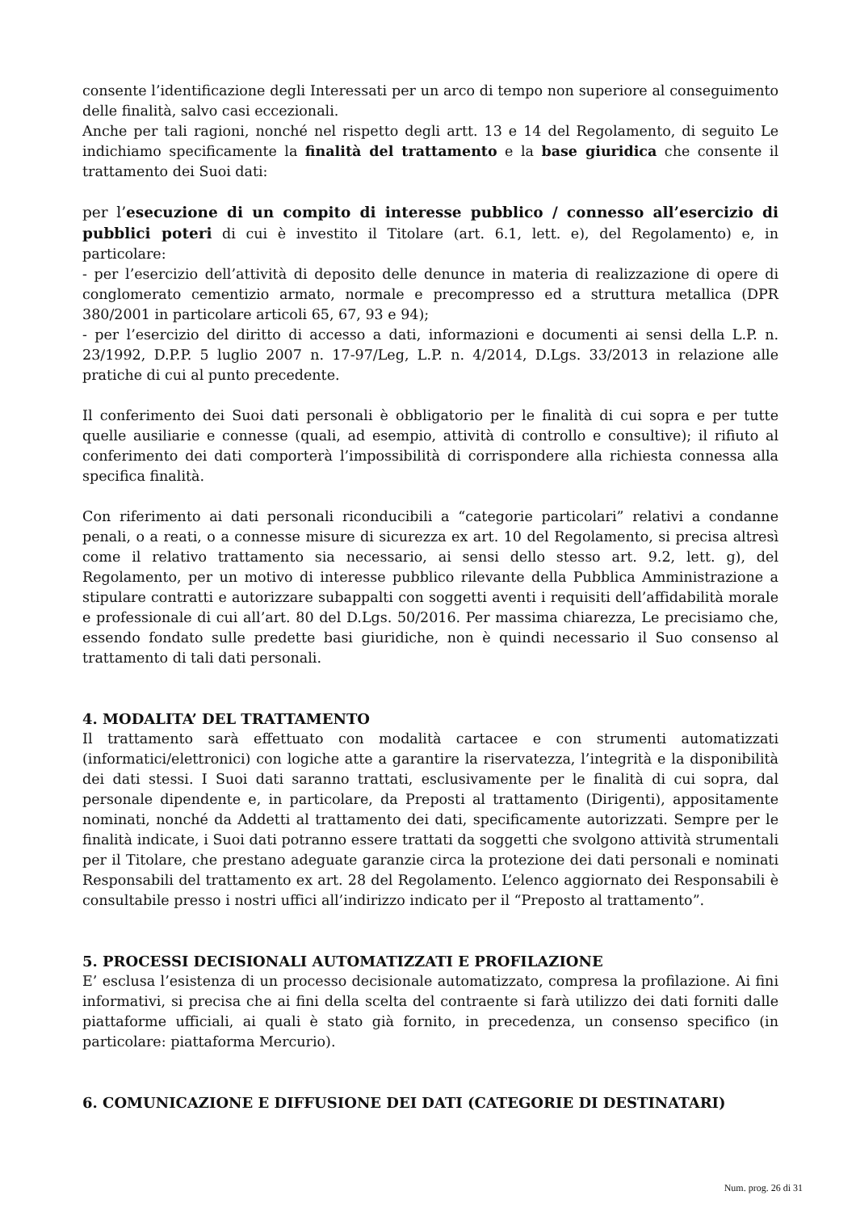consente l’identificazione degli Interessati per un arco di tempo non superiore al conseguimento delle finalità, salvo casi eccezionali.
Anche per tali ragioni, nonché nel rispetto degli artt. 13 e 14 del Regolamento, di seguito Le indichiamo specificamente la finalità del trattamento e la base giuridica che consente il trattamento dei Suoi dati:
per l’esecuzione di un compito di interesse pubblico / connesso all’esercizio di pubblici poteri di cui è investito il Titolare (art. 6.1, lett. e), del Regolamento) e, in particolare:
- per l’esercizio dell’attività di deposito delle denunce in materia di realizzazione di opere di conglomerato cementizio armato, normale e precompresso ed a struttura metallica (DPR 380/2001 in particolare articoli 65, 67, 93 e 94);
- per l’esercizio del diritto di accesso a dati, informazioni e documenti ai sensi della L.P. n. 23/1992, D.P.P. 5 luglio 2007 n. 17-97/Leg, L.P. n. 4/2014, D.Lgs. 33/2013 in relazione alle pratiche di cui al punto precedente.
Il conferimento dei Suoi dati personali è obbligatorio per le finalità di cui sopra e per tutte quelle ausiliarie e connesse (quali, ad esempio, attività di controllo e consultive); il rifiuto al conferimento dei dati comporterà l’impossibilità di corrispondere alla richiesta connessa alla specifica finalità.
Con riferimento ai dati personali riconducibili a “categorie particolari” relativi a condanne penali, o a reati, o a connesse misure di sicurezza ex art. 10 del Regolamento, si precisa altresì come il relativo trattamento sia necessario, ai sensi dello stesso art. 9.2, lett. g), del Regolamento, per un motivo di interesse pubblico rilevante della Pubblica Amministrazione a stipulare contratti e autorizzare subappalti con soggetti aventi i requisiti dell’affidabilità morale e professionale di cui all’art. 80 del D.Lgs. 50/2016. Per massima chiarezza, Le precisiamo che, essendo fondato sulle predette basi giuridiche, non è quindi necessario il Suo consenso al trattamento di tali dati personali.
4. MODALITA’ DEL TRATTAMENTO
Il trattamento sarà effettuato con modalità cartacee e con strumenti automatizzati (informatici/elettronici) con logiche atte a garantire la riservatezza, l’integrità e la disponibilità dei dati stessi. I Suoi dati saranno trattati, esclusivamente per le finalità di cui sopra, dal personale dipendente e, in particolare, da Preposti al trattamento (Dirigenti), appositamente nominati, nonché da Addetti al trattamento dei dati, specificamente autorizzati. Sempre per le finalità indicate, i Suoi dati potranno essere trattati da soggetti che svolgono attività strumentali per il Titolare, che prestano adeguate garanzie circa la protezione dei dati personali e nominati Responsabili del trattamento ex art. 28 del Regolamento. L’elenco aggiornato dei Responsabili è consultabile presso i nostri uffici all’indirizzo indicato per il “Preposto al trattamento”.
5. PROCESSI DECISIONALI AUTOMATIZZATI E PROFILAZIONE
E’ esclusa l’esistenza di un processo decisionale automatizzato, compresa la profilazione. Ai fini informativi, si precisa che ai fini della scelta del contraente si farà utilizzo dei dati forniti dalle piattaforme ufficiali, ai quali è stato già fornito, in precedenza, un consenso specifico (in particolare: piattaforma Mercurio).
6. COMUNICAZIONE E DIFFUSIONE DEI DATI (CATEGORIE DI DESTINATARI)
Num. prog. 26 di 31